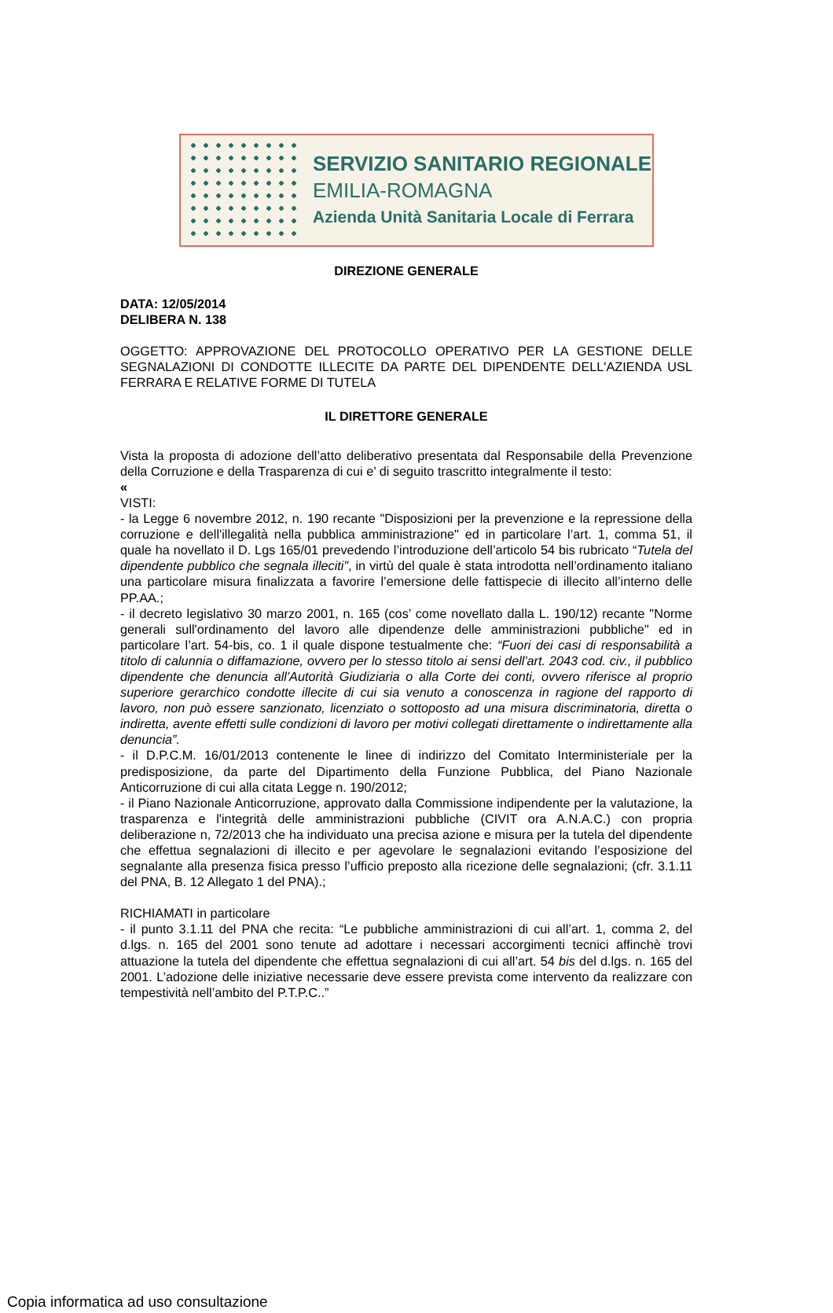SERVIZIO SANITARIO REGIONALE
EMILIA-ROMAGNA
Azienda Unità Sanitaria Locale di Ferrara
DIREZIONE GENERALE
DATA: 12/05/2014
DELIBERA N. 138
OGGETTO: APPROVAZIONE DEL PROTOCOLLO OPERATIVO PER LA GESTIONE DELLE SEGNALAZIONI DI CONDOTTE ILLECITE DA PARTE DEL DIPENDENTE DELL'AZIENDA USL FERRARA E RELATIVE FORME DI TUTELA
IL DIRETTORE GENERALE
Vista la proposta di adozione dell’atto deliberativo presentata dal Responsabile della Prevenzione della Corruzione e della Trasparenza di cui e’ di seguito trascritto integralmente il testo:
«
VISTI:
- la Legge 6 novembre 2012, n. 190 recante "Disposizioni per la prevenzione e la repressione della corruzione e dell'illegalità nella pubblica amministrazione" ed in particolare l’art. 1, comma 51, il quale ha novellato il D. Lgs 165/01 prevedendo l’introduzione dell’articolo 54 bis rubricato “Tutela del dipendente pubblico che segnala illeciti”, in virtù del quale è stata introdotta nell’ordinamento italiano una particolare misura finalizzata a favorire l’emersione delle fattispecie di illecito all’interno delle PP.AA.;
- il decreto legislativo 30 marzo 2001, n. 165 (cos’ come novellato dalla L. 190/12) recante "Norme generali sull'ordinamento del lavoro alle dipendenze delle amministrazioni pubbliche" ed in particolare l’art. 54-bis, co. 1 il quale dispone testualmente che: “Fuori dei casi di responsabilità a titolo di calunnia o diffamazione, ovvero per lo stesso titolo ai sensi dell'art. 2043 cod. civ., il pubblico dipendente che denuncia all'Autorità Giudiziaria o alla Corte dei conti, ovvero riferisce al proprio superiore gerarchico condotte illecite di cui sia venuto a conoscenza in ragione del rapporto di lavoro, non può essere sanzionato, licenziato o sottoposto ad una misura discriminatoria, diretta o indiretta, avente effetti sulle condizioni di lavoro per motivi collegati direttamente o indirettamente alla denuncia”.
- il D.P.C.M. 16/01/2013 contenente le linee di indirizzo del Comitato Interministeriale per la predisposizione, da parte del Dipartimento della Funzione Pubblica, del Piano Nazionale Anticorruzione di cui alla citata Legge n. 190/2012;
- il Piano Nazionale Anticorruzione, approvato dalla Commissione indipendente per la valutazione, la trasparenza e l'integrità delle amministrazioni pubbliche (CIVIT ora A.N.A.C.) con propria deliberazione n, 72/2013 che ha individuato una precisa azione e misura per la tutela del dipendente che effettua segnalazioni di illecito e per agevolare le segnalazioni evitando l’esposizione del segnalante alla presenza fisica presso l’ufficio preposto alla ricezione delle segnalazioni; (cfr. 3.1.11 del PNA, B. 12 Allegato 1 del PNA).;
RICHIAMATI in particolare
- il punto 3.1.11 del PNA che recita: “Le pubbliche amministrazioni di cui all’art. 1, comma 2, del d.lgs. n. 165 del 2001 sono tenute ad adottare i necessari accorgimenti tecnici affinchè trovi attuazione la tutela del dipendente che effettua segnalazioni di cui all’art. 54 bis del d.lgs. n. 165 del 2001. L’adozione delle iniziative necessarie deve essere prevista come intervento da realizzare con tempestività nell’ambito del P.T.P.C..”
Copia informatica ad uso consultazione